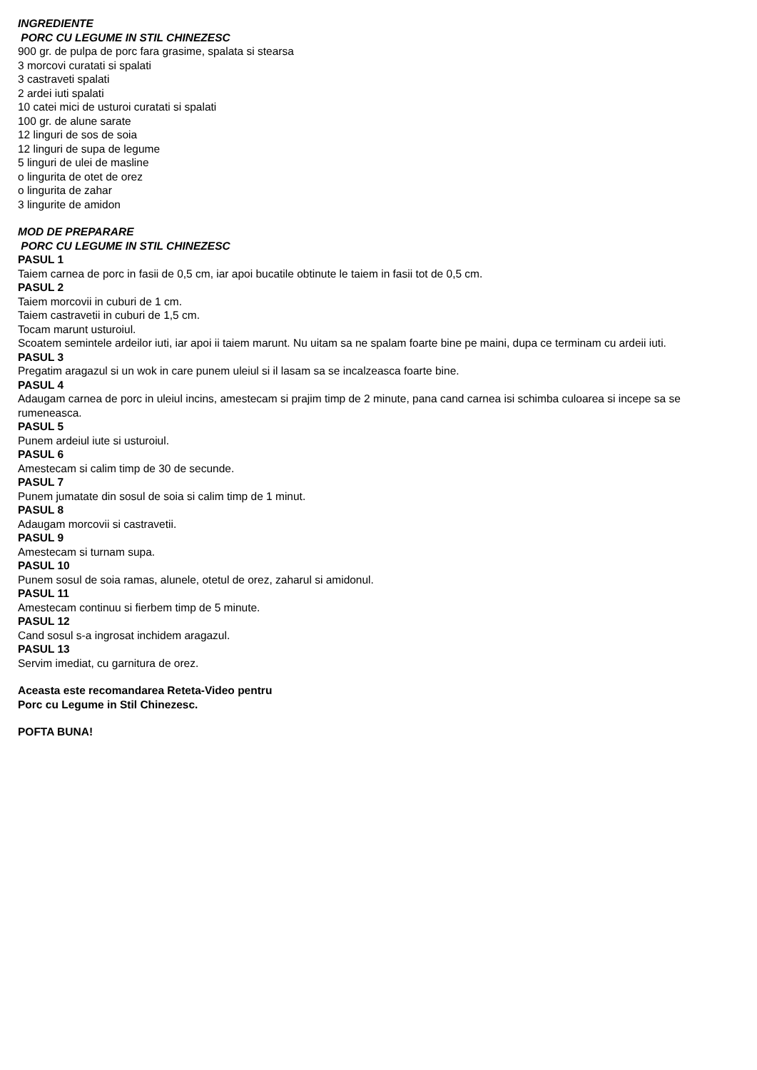INGREDIENTE
PORC CU LEGUME IN STIL CHINEZESC
900 gr. de pulpa de porc fara grasime, spalata si stearsa
3 morcovi curatati si spalati
3 castraveti spalati
2 ardei iuti spalati
10 catei mici de usturoi curatati si spalati
100 gr. de alune sarate
12 linguri de sos de soia
12 linguri de supa de legume
5 linguri de ulei de masline
o lingurita de otet de orez
o lingurita de zahar
3 lingurite de amidon
MOD DE PREPARARE
PORC CU LEGUME IN STIL CHINEZESC
PASUL 1
Taiem carnea de porc in fasii de 0,5 cm, iar apoi bucatile obtinute le taiem in fasii tot de 0,5 cm.
PASUL 2
Taiem morcovii in cuburi de 1 cm.
Taiem castravetii in cuburi de 1,5 cm.
Tocam marunt usturoiul.
Scoatem semintele ardeilor iuti, iar apoi ii taiem marunt. Nu uitam sa ne spalam foarte bine pe maini, dupa ce terminam cu ardeii iuti.
PASUL 3
Pregatim aragazul si un wok in care punem uleiul si il lasam sa se incalzeasca foarte bine.
PASUL 4
Adaugam carnea de porc in uleiul incins, amestecam si prajim timp de 2 minute, pana cand carnea isi schimba culoarea si incepe sa se
rumeneasca.
PASUL 5
Punem ardeiul iute si usturoiul.
PASUL 6
Amestecam si calim timp de 30 de secunde.
PASUL 7
Punem jumatate din sosul de soia si calim timp de 1 minut.
PASUL 8
Adaugam morcovii si castravetii.
PASUL 9
Amestecam si turnam supa.
PASUL 10
Punem sosul de soia ramas, alunele, otetul de orez, zaharul si amidonul.
PASUL 11
Amestecam continuu si fierbem timp de 5 minute.
PASUL 12
Cand sosul s-a ingrosat inchidem aragazul.
PASUL 13
Servim imediat, cu garnitura de orez.
Aceasta este recomandarea Reteta-Video pentru
Porc cu Legume in Stil Chinezesc.
POFTA BUNA!